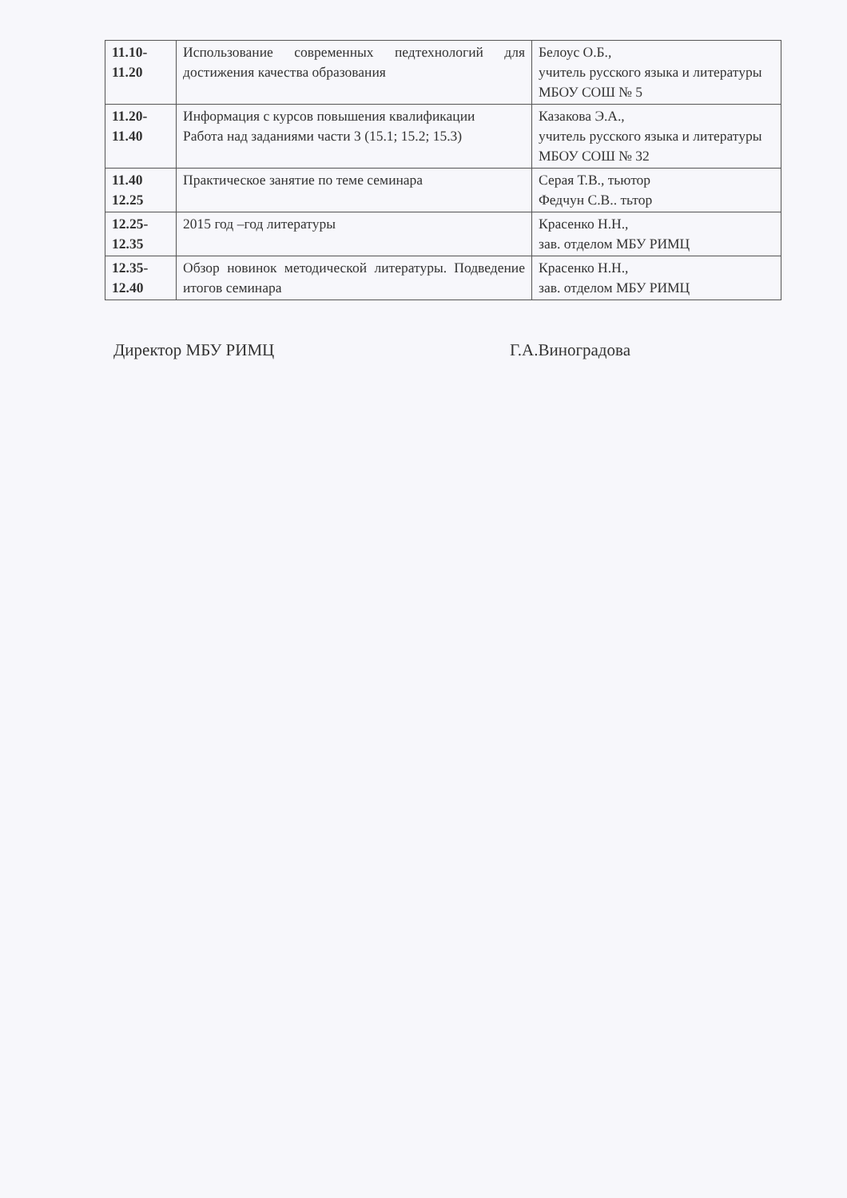| 11.10- 11.20 | Использование современных педтехнологий для достижения качества образования | Белоус О.Б., учитель русского языка и литературы МБОУ СОШ № 5 |
| 11.20- 11.40 | Информация с курсов повышения квалификации Работа над заданиями части 3 (15.1; 15.2; 15.3) | Казакова Э.А., учитель русского языка и литературы МБОУ СОШ № 32 |
| 11.40 12.25 | Практическое занятие по теме семинара | Серая Т.В., тьютор Федчун С.В.. тьтор |
| 12.25- 12.35 | 2015 год –год литературы | Красенко Н.Н., зав. отделом МБУ РИМЦ |
| 12.35- 12.40 | Обзор новинок методической литературы. Подведение итогов семинара | Красенко Н.Н., зав. отделом МБУ РИМЦ |
Директор МБУ РИМЦ Г.А.Виноградова